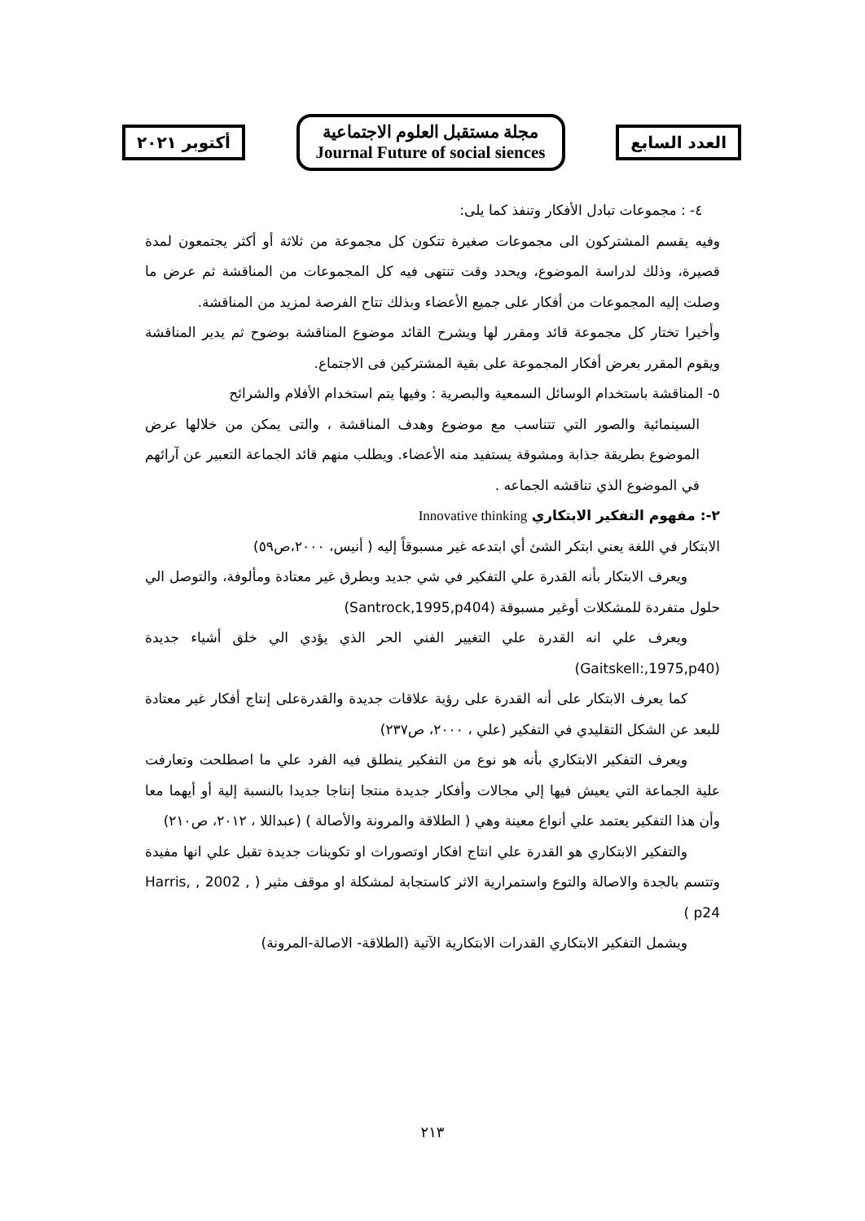العدد السابع
مجلة مستقبل العلوم الاجتماعية
Journal Future of social siences
أكتوبر ٢٠٢١
٤- : مجموعات تبادل الأفكار وتنفذ كما يلى:
وفيه يقسم المشتركون الى مجموعات صغيرة تتكون كل مجموعة من ثلاثة أو أكثر يجتمعون لمدة قصيرة، وذلك لدراسة الموضوع، ويحدد وقت تنتهى فيه كل المجموعات من المناقشة ثم عرض ما وصلت إليه المجموعات من أفكار على جميع الأعضاء وبذلك تتاح الفرصة لمزيد من المناقشة.
وأخيرا تختار كل مجموعة قائد ومقرر لها ويشرح القائد موضوع المناقشة بوضوح ثم يدير المناقشة ويقوم المقرر بعرض أفكار المجموعة على بقية المشتركين فى الاجتماع.
٥- المناقشة باستخدام الوسائل السمعية والبصرية : وفيها يتم استخدام الأفلام والشرائح
السينمائية والصور التي تتناسب مع موضوع وهدف المناقشة ، والتى يمكن من خلالها عرض الموضوع بطريقة جذابة ومشوقة يستفيد منه الأعضاء. ويطلب منهم قائد الجماعة التعبير عن آرائهم في الموضوع الذي تناقشه الجماعه .
٢-: مفهوم التفكير الابتكاري Innovative thinking
الابتكار في اللغة يعني ابتكر الشئ أي ابتدعه غير مسبوقاً إليه ( أنيس، ٢٠٠٠،ص٥٩)
ويعرف الابتكار بأنه القدرة علي التفكير في شي جديد وبطرق غير معتادة ومألوفة، والتوصل الي حلول متفردة للمشكلات أوغير مسبوقة (Santrock,1995,p404)
ويعرف علي انه القدرة علي التغيير الفني الحر الذي يؤدي الي خلق أشياء جديدة (Gaitskell:,1975,p40)
كما يعرف الابتكار على أنه القدرة على رؤية علاقات جديدة والقدرةعلى إنتاج أفكار غير معتادة للبعد عن الشكل التقليدي في التفكير (علي ، ٢٠٠٠، ص٢٣٧)
ويعرف التفكير الابتكاري بأنه هو نوع من التفكير ينطلق فيه الفرد علي ما اصطلحت وتعارفت علية الجماعة التي يعيش فيها إلي مجالات وأفكار جديدة منتجا إنتاجا جديدا بالنسبة إلية أو أيهما معا وأن هذا التفكير يعتمد علي أنواع معينة وهي ( الطلاقة والمرونة والأصالة ) (عبداللا ، ٢٠١٢، ص٢١٠)
والتفكير الابتكاري هو القدرة علي انتاج افكار اوتصورات او تكوينات جديدة تقبل علي انها مفيدة وتتسم بالجدة والاصالة والتوع واستمرارية الاثر كاستجابة لمشكلة او موقف مثير ( Harris, , 2002 , p24 )
ويشمل التفكير الابتكاري القدرات الابتكارية الآتية (الطلاقة- الاصالة-المرونة)
٢١٣